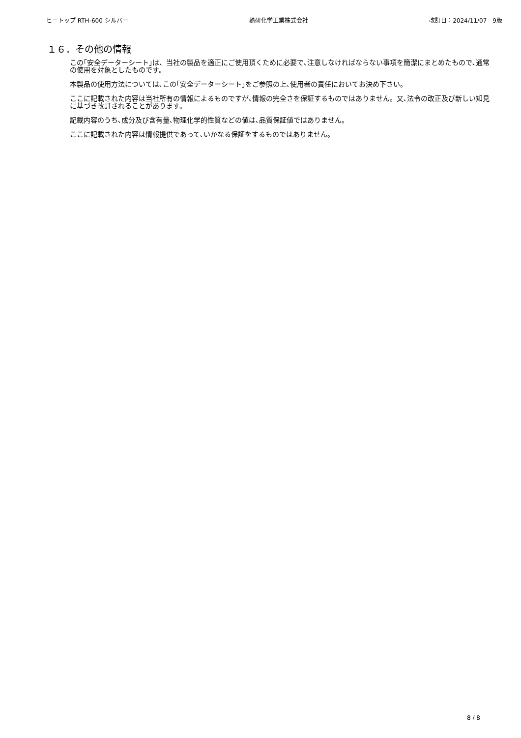ヒートップ RTH-600 シルバー 熱研化学工業株式会社 改訂日：2024/11/07　9版
１６．その他の情報
この｢安全データーシート｣は、当社の製品を適正にご使用頂くために必要で､注意しなければならない事項を簡潔にまとめたもので､通常の使用を対象としたものです。
本製品の使用方法については､この｢安全データーシート｣をご参照の上､使用者の責任においてお決め下さい。
ここに記載された内容は当社所有の情報によるものですが､情報の完全さを保証するものではありません。又､法令の改正及び新しい知見に基づき改訂されることがあります。
記載内容のうち､成分及び含有量､物理化学的性質などの値は､品質保証値ではありません。
ここに記載された内容は情報提供であって､いかなる保証をするものではありません。
8 / 8